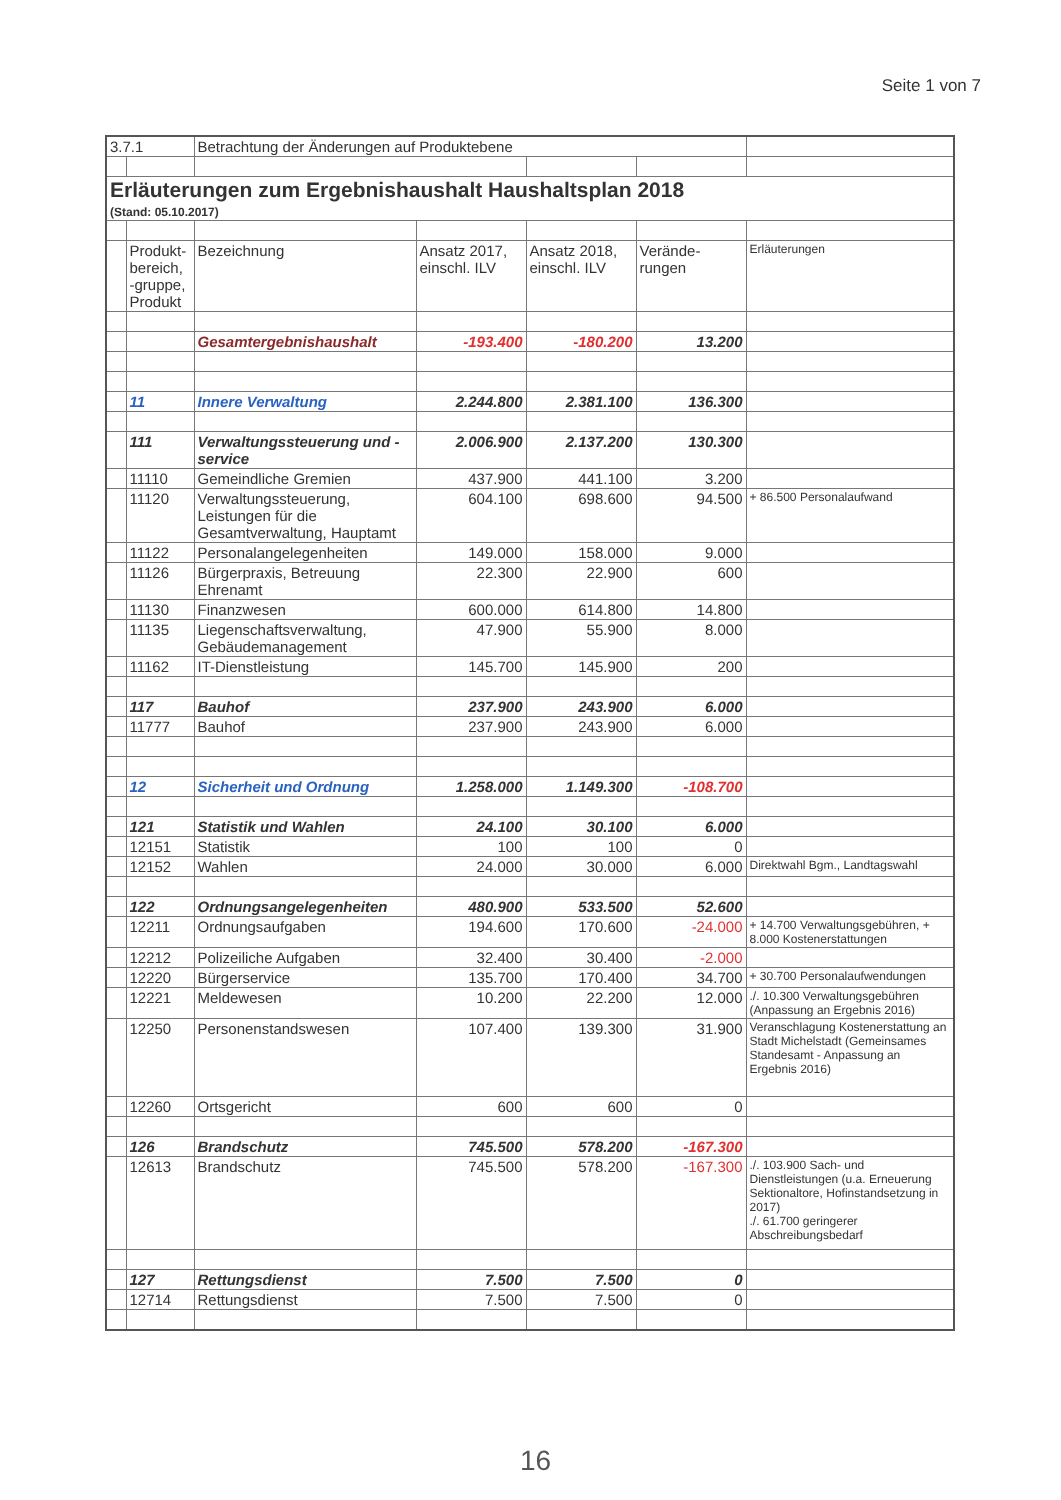Seite 1 von 7
| 3.7.1 | | Betrachtung der Änderungen auf Produktebene | | | | |
| Erläuterungen zum Ergebnishaushalt Haushaltsplan 2018 (Stand: 05.10.2017) | | | | | | |
| | Produkt-bereich, -gruppe, Produkt | Bezeichnung | Ansatz 2017, einschl. ILV | Ansatz 2018, einschl. ILV | Verände-rungen | Erläuterungen |
| | | Gesamtergebnishaushalt | -193.400 | -180.200 | 13.200 | |
| | 11 | Innere Verwaltung | 2.244.800 | 2.381.100 | 136.300 | |
| | 111 | Verwaltungssteuerung und -service | 2.006.900 | 2.137.200 | 130.300 | |
| | 11110 | Gemeindliche Gremien | 437.900 | 441.100 | 3.200 | |
| | 11120 | Verwaltungssteuerung, Leistungen für die Gesamtverwaltung, Hauptamt | 604.100 | 698.600 | 94.500 | + 86.500 Personalaufwand |
| | 11122 | Personalangelegenheiten | 149.000 | 158.000 | 9.000 | |
| | 11126 | Bürgerpraxis, Betreuung Ehrenamt | 22.300 | 22.900 | 600 | |
| | 11130 | Finanzwesen | 600.000 | 614.800 | 14.800 | |
| | 11135 | Liegenschaftsverwaltung, Gebäudemanagement | 47.900 | 55.900 | 8.000 | |
| | 11162 | IT-Dienstleistung | 145.700 | 145.900 | 200 | |
| | 117 | Bauhof | 237.900 | 243.900 | 6.000 | |
| | 11777 | Bauhof | 237.900 | 243.900 | 6.000 | |
| | 12 | Sicherheit und Ordnung | 1.258.000 | 1.149.300 | -108.700 | |
| | 121 | Statistik und Wahlen | 24.100 | 30.100 | 6.000 | |
| | 12151 | Statistik | 100 | 100 | 0 | |
| | 12152 | Wahlen | 24.000 | 30.000 | 6.000 | Direktwahl Bgm., Landtagswahl |
| | 122 | Ordnungsangelegenheiten | 480.900 | 533.500 | 52.600 | |
| | 12211 | Ordnungsaufgaben | 194.600 | 170.600 | -24.000 | + 14.700 Verwaltungsgebühren, + 8.000 Kostenerstattungen |
| | 12212 | Polizeiliche Aufgaben | 32.400 | 30.400 | -2.000 | |
| | 12220 | Bürgerservice | 135.700 | 170.400 | 34.700 | + 30.700 Personalaufwendungen |
| | 12221 | Meldewesen | 10.200 | 22.200 | 12.000 | ./. 10.300 Verwaltungsgebühren (Anpassung an Ergebnis 2016) |
| | 12250 | Personenstandswesen | 107.400 | 139.300 | 31.900 | Veranschlagung Kostenerstattung an Stadt Michelstadt (Gemeinsames Standesamt - Anpassung an Ergebnis 2016) |
| | 12260 | Ortsgericht | 600 | 600 | 0 | |
| | 126 | Brandschutz | 745.500 | 578.200 | -167.300 | |
| | 12613 | Brandschutz | 745.500 | 578.200 | -167.300 | ./. 103.900 Sach- und Dienstleistungen (u.a. Erneuerung Sektionaltore, Hofinstandsetzung in 2017) ./. 61.700 geringerer Abschreibungsbedarf |
| | 127 | Rettungsdienst | 7.500 | 7.500 | 0 | |
| | 12714 | Rettungsdienst | 7.500 | 7.500 | 0 | |
16